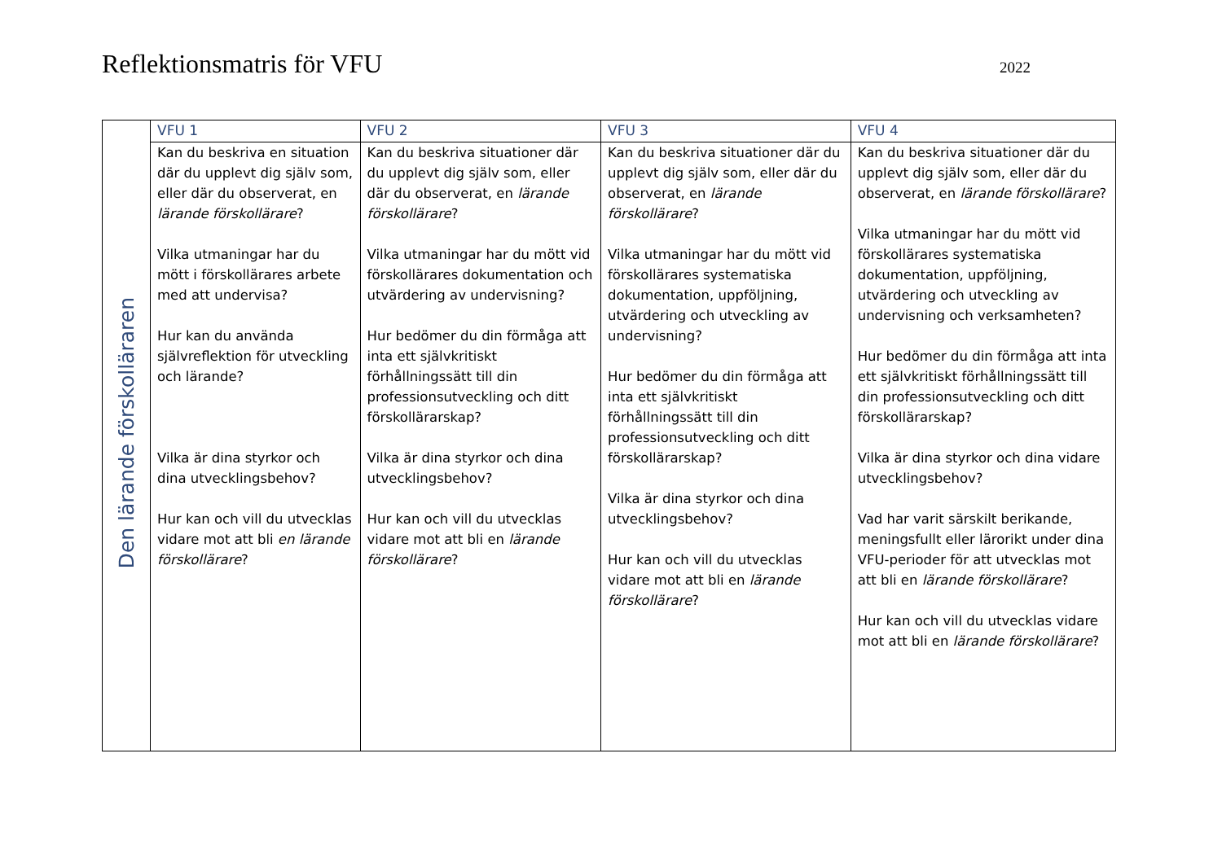Reflektionsmatris för VFU
2022
| Den lärande förskolläraren | VFU 1 | VFU 2 | VFU 3 | VFU 4 |
| | Kan du beskriva en situation där du upplevt dig själv som, eller där du observerat, en lärande förskollärare ? Vilka utmaningar har du mött i förskollärares arbete med att undervisa? Hur kan du använda självreflektion för utveckling och lärande? Vilka är dina styrkor och dina utvecklingsbehov? Hur kan och vill du utvecklas vidare mot att bli en lärande förskollärare ? | Kan du beskriva situationer där du upplevt dig själv som, eller där du observerat, en lärande förskollärare ? Vilka utmaningar har du mött vid förskollärares dokumentation och utvärdering av undervisning? Hur bedömer du din förmåga att inta ett självkritiskt förhållningssätt till din professionsutveckling och ditt förskollärarskap? Vilka är dina styrkor och dina utvecklingsbehov? Hur kan och vill du utvecklas vidare mot att bli en lärande förskollärare ? | Kan du beskriva situationer där du upplevt dig själv som, eller där du observerat, en lärande förskollärare ? Vilka utmaningar har du mött vid förskollärares systematiska dokumentation, uppföljning, utvärdering och utveckling av undervisning? Hur bedömer du din förmåga att inta ett självkritiskt förhållningssätt till din professionsutveckling och ditt förskollärarskap? Vilka är dina styrkor och dina utvecklingsbehov? Hur kan och vill du utvecklas vidare mot att bli en lärande förskollärare ? | Kan du beskriva situationer där du upplevt dig själv som, eller där du observerat, en lärande förskollärare ? Vilka utmaningar har du mött vid förskollärares systematiska dokumentation, uppföljning, utvärdering och utveckling av undervisning och verksamheten? Hur bedömer du din förmåga att inta ett självkritiskt förhållningssätt till din professionsutveckling och ditt förskollärarskap? Vilka är dina styrkor och dina vidare utvecklingsbehov? Vad har varit särskilt berikande, meningsfullt eller lärorikt under dina VFU-perioder för att utvecklas mot att bli en lärande förskollärare ? Hur kan och vill du utvecklas vidare mot att bli en lärande förskollärare ? |